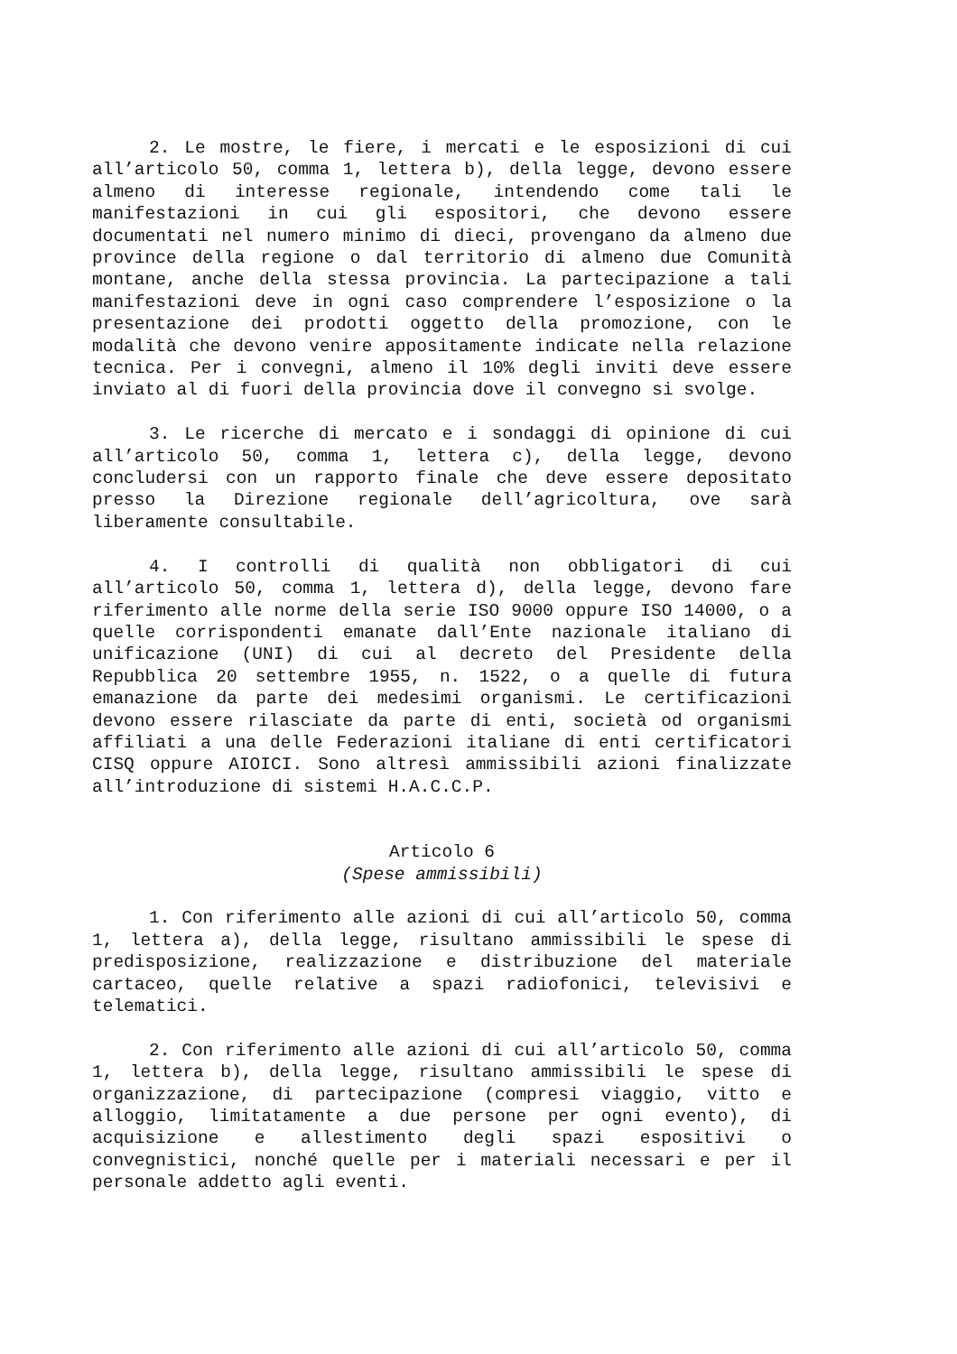2. Le mostre, le fiere, i mercati e le esposizioni di cui all’articolo 50, comma 1, lettera b), della legge, devono essere almeno di interesse regionale, intendendo come tali le manifestazioni in cui gli espositori, che devono essere documentati nel numero minimo di dieci, provengano da almeno due province della regione o dal territorio di almeno due Comunità montane, anche della stessa provincia. La partecipazione a tali manifestazioni deve in ogni caso comprendere l’esposizione o la presentazione dei prodotti oggetto della promozione, con le modalità che devono venire appositamente indicate nella relazione tecnica. Per i convegni, almeno il 10% degli inviti deve essere inviato al di fuori della provincia dove il convegno si svolge.
3. Le ricerche di mercato e i sondaggi di opinione di cui all’articolo 50, comma 1, lettera c), della legge, devono concludersi con un rapporto finale che deve essere depositato presso la Direzione regionale dell’agricoltura, ove sarà liberamente consultabile.
4. I controlli di qualità non obbligatori di cui all’articolo 50, comma 1, lettera d), della legge, devono fare riferimento alle norme della serie ISO 9000 oppure ISO 14000, o a quelle corrispondenti emanate dall’Ente nazionale italiano di unificazione (UNI) di cui al decreto del Presidente della Repubblica 20 settembre 1955, n. 1522, o a quelle di futura emanazione da parte dei medesimi organismi. Le certificazioni devono essere rilasciate da parte di enti, società od organismi affiliati a una delle Federazioni italiane di enti certificatori CISQ oppure AIOICI. Sono altresì ammissibili azioni finalizzate all’introduzione di sistemi H.A.C.C.P.
Articolo 6
(Spese ammissibili)
1. Con riferimento alle azioni di cui all’articolo 50, comma 1, lettera a), della legge, risultano ammissibili le spese di predisposizione, realizzazione e distribuzione del materiale cartaceo, quelle relative a spazi radiofonici, televisivi e telematici.
2. Con riferimento alle azioni di cui all’articolo 50, comma 1, lettera b), della legge, risultano ammissibili le spese di organizzazione, di partecipazione (compresi viaggio, vitto e alloggio, limitatamente a due persone per ogni evento), di acquisizione e allestimento degli spazi espositivi o convegnistici, nonché quelle per i materiali necessari e per il personale addetto agli eventi.